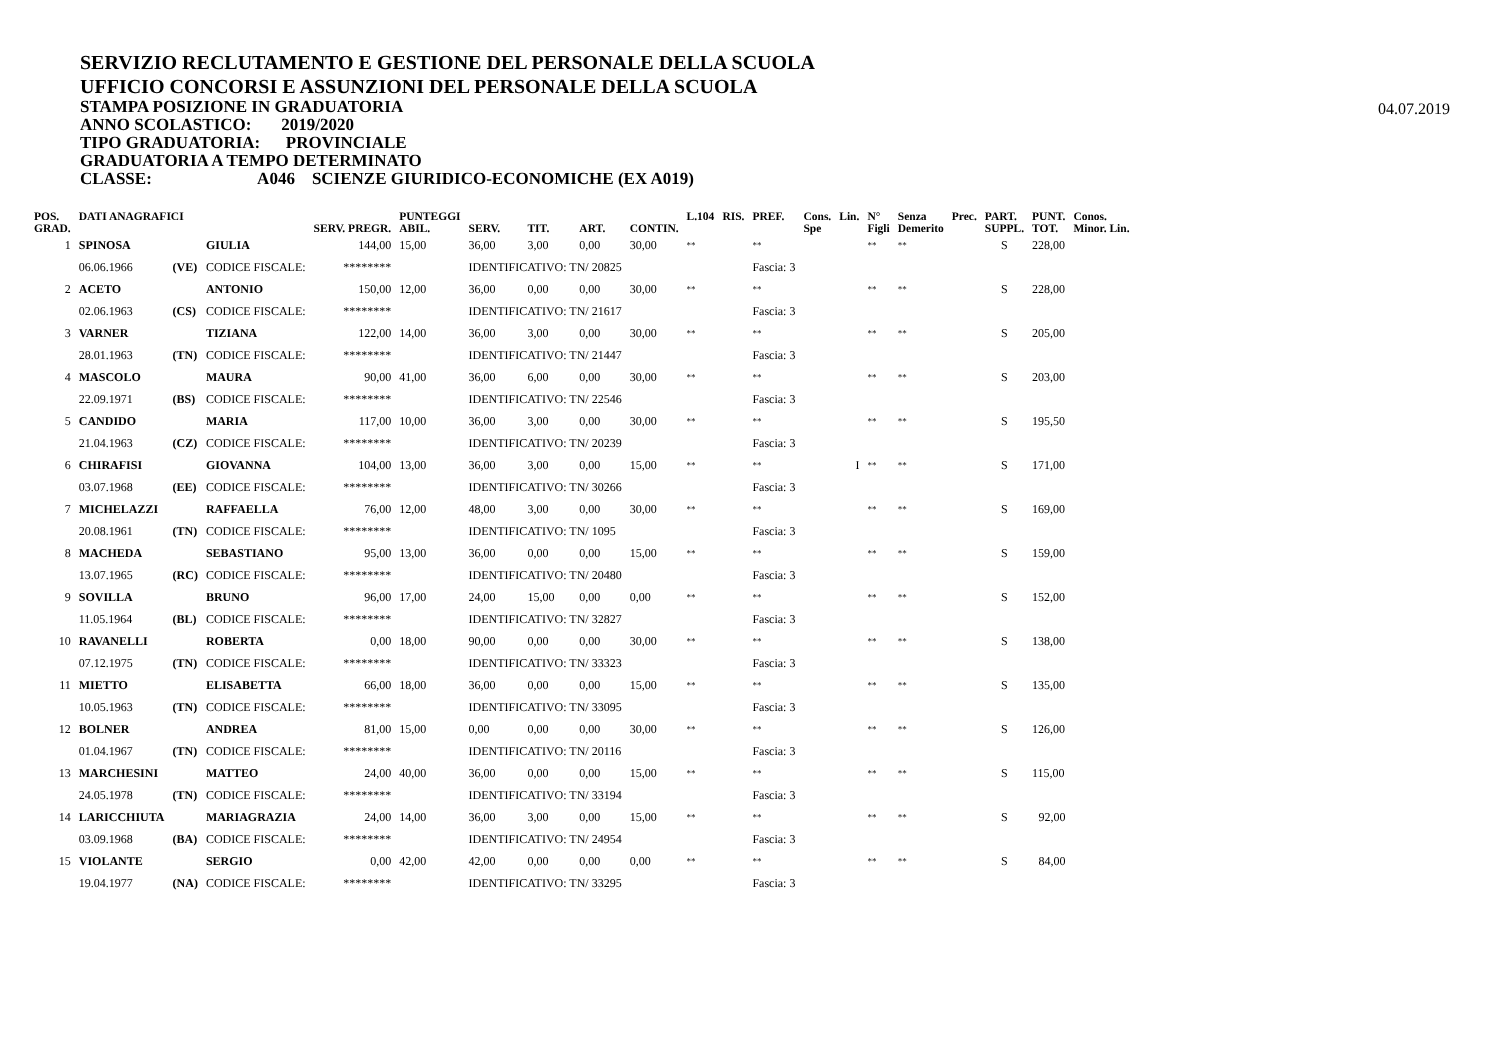SERVIZIO RECLUTAMENTO E GESTIONE DEL PERSONALE DELLA SCUOLA
UFFICIO CONCORSI E ASSUNZIONI DEL PERSONALE DELLA SCUOLA
STAMPA POSIZIONE IN GRADUATORIA
04.07.2019
ANNO SCOLASTICO: 2019/2020
TIPO GRADUATORIA: PROVINCIALE
GRADUATORIA A TEMPO DETERMINATO
CLASSE: A046 SCIENZE GIURIDICO-ECONOMICHE (EX A019)
| POS. GRAD. | DATI ANAGRAFICI | | | SERV. PREGR. | PUNTEGGI ABIL. | SERV. | TIT. | ART. | CONTIN. | L.104 | RIS. | PREF. | Cons. Spe | Lin. | N° Figli | Senza Demerito | Prec. | PART. SUPPL. | PUNT. TOT. | Conos. Minor. Lin. |
| --- | --- | --- | --- | --- | --- | --- | --- | --- | --- | --- | --- | --- | --- | --- | --- | --- | --- | --- | --- | --- |
| 1 | SPINOSA | | GIULIA | 144,00 | 15,00 | 36,00 | 3,00 | 0,00 | 30,00 | ** | | ** | | | ** | ** | | S | 228,00 | |
| | 06.06.1966 | (VE) | CODICE FISCALE: | ******** | | IDENTIFICATIVO: TN/ 20825 | | | | | | Fascia: 3 | | | | | | | | |
| 2 | ACETO | | ANTONIO | 150,00 | 12,00 | 36,00 | 0,00 | 0,00 | 30,00 | ** | | ** | | | ** | ** | | S | 228,00 | |
| | 02.06.1963 | (CS) | CODICE FISCALE: | ******** | | IDENTIFICATIVO: TN/ 21617 | | | | | | Fascia: 3 | | | | | | | | |
| 3 | VARNER | | TIZIANA | 122,00 | 14,00 | 36,00 | 3,00 | 0,00 | 30,00 | ** | | ** | | | ** | ** | | S | 205,00 | |
| | 28.01.1963 | (TN) | CODICE FISCALE: | ******** | | IDENTIFICATIVO: TN/ 21447 | | | | | | Fascia: 3 | | | | | | | | |
| 4 | MASCOLO | | MAURA | 90,00 | 41,00 | 36,00 | 6,00 | 0,00 | 30,00 | ** | | ** | | | ** | ** | | S | 203,00 | |
| | 22.09.1971 | (BS) | CODICE FISCALE: | ******** | | IDENTIFICATIVO: TN/ 22546 | | | | | | Fascia: 3 | | | | | | | | |
| 5 | CANDIDO | | MARIA | 117,00 | 10,00 | 36,00 | 3,00 | 0,00 | 30,00 | ** | | ** | | | ** | ** | | S | 195,50 | |
| | 21.04.1963 | (CZ) | CODICE FISCALE: | ******** | | IDENTIFICATIVO: TN/ 20239 | | | | | | Fascia: 3 | | | | | | | | |
| 6 | CHIRAFISI | | GIOVANNA | 104,00 | 13,00 | 36,00 | 3,00 | 0,00 | 15,00 | ** | | ** | | I | ** | ** | | S | 171,00 | |
| | 03.07.1968 | (EE) | CODICE FISCALE: | ******** | | IDENTIFICATIVO: TN/ 30266 | | | | | | Fascia: 3 | | | | | | | | |
| 7 | MICHELAZZI | | RAFFAELLA | 76,00 | 12,00 | 48,00 | 3,00 | 0,00 | 30,00 | ** | | ** | | | ** | ** | | S | 169,00 | |
| | 20.08.1961 | (TN) | CODICE FISCALE: | ******** | | IDENTIFICATIVO: TN/ 1095 | | | | | | Fascia: 3 | | | | | | | | |
| 8 | MACHEDA | | SEBASTIANO | 95,00 | 13,00 | 36,00 | 0,00 | 0,00 | 15,00 | ** | | ** | | | ** | ** | | S | 159,00 | |
| | 13.07.1965 | (RC) | CODICE FISCALE: | ******** | | IDENTIFICATIVO: TN/ 20480 | | | | | | Fascia: 3 | | | | | | | | |
| 9 | SOVILLA | | BRUNO | 96,00 | 17,00 | 24,00 | 15,00 | 0,00 | 0,00 | ** | | ** | | | ** | ** | | S | 152,00 | |
| | 11.05.1964 | (BL) | CODICE FISCALE: | ******** | | IDENTIFICATIVO: TN/ 32827 | | | | | | Fascia: 3 | | | | | | | | |
| 10 | RAVANELLI | | ROBERTA | 0,00 | 18,00 | 90,00 | 0,00 | 0,00 | 30,00 | ** | | ** | | | ** | ** | | S | 138,00 | |
| | 07.12.1975 | (TN) | CODICE FISCALE: | ******** | | IDENTIFICATIVO: TN/ 33323 | | | | | | Fascia: 3 | | | | | | | | |
| 11 | MIETTO | | ELISABETTA | 66,00 | 18,00 | 36,00 | 0,00 | 0,00 | 15,00 | ** | | ** | | | ** | ** | | S | 135,00 | |
| | 10.05.1963 | (TN) | CODICE FISCALE: | ******** | | IDENTIFICATIVO: TN/ 33095 | | | | | | Fascia: 3 | | | | | | | | |
| 12 | BOLNER | | ANDREA | 81,00 | 15,00 | 0,00 | 0,00 | 0,00 | 30,00 | ** | | ** | | | ** | ** | | S | 126,00 | |
| | 01.04.1967 | (TN) | CODICE FISCALE: | ******** | | IDENTIFICATIVO: TN/ 20116 | | | | | | Fascia: 3 | | | | | | | | |
| 13 | MARCHESINI | | MATTEO | 24,00 | 40,00 | 36,00 | 0,00 | 0,00 | 15,00 | ** | | ** | | | ** | ** | | S | 115,00 | |
| | 24.05.1978 | (TN) | CODICE FISCALE: | ******** | | IDENTIFICATIVO: TN/ 33194 | | | | | | Fascia: 3 | | | | | | | | |
| 14 | LARICCHIUTA | | MARIAGRAZIA | 24,00 | 14,00 | 36,00 | 3,00 | 0,00 | 15,00 | ** | | ** | | | ** | ** | | S | 92,00 | |
| | 03.09.1968 | (BA) | CODICE FISCALE: | ******** | | IDENTIFICATIVO: TN/ 24954 | | | | | | Fascia: 3 | | | | | | | | |
| 15 | VIOLANTE | | SERGIO | 0,00 | 42,00 | 42,00 | 0,00 | 0,00 | 0,00 | ** | | ** | | | ** | ** | | S | 84,00 | |
| | 19.04.1977 | (NA) | CODICE FISCALE: | ******** | | IDENTIFICATIVO: TN/ 33295 | | | | | | Fascia: 3 | | | | | | | | |